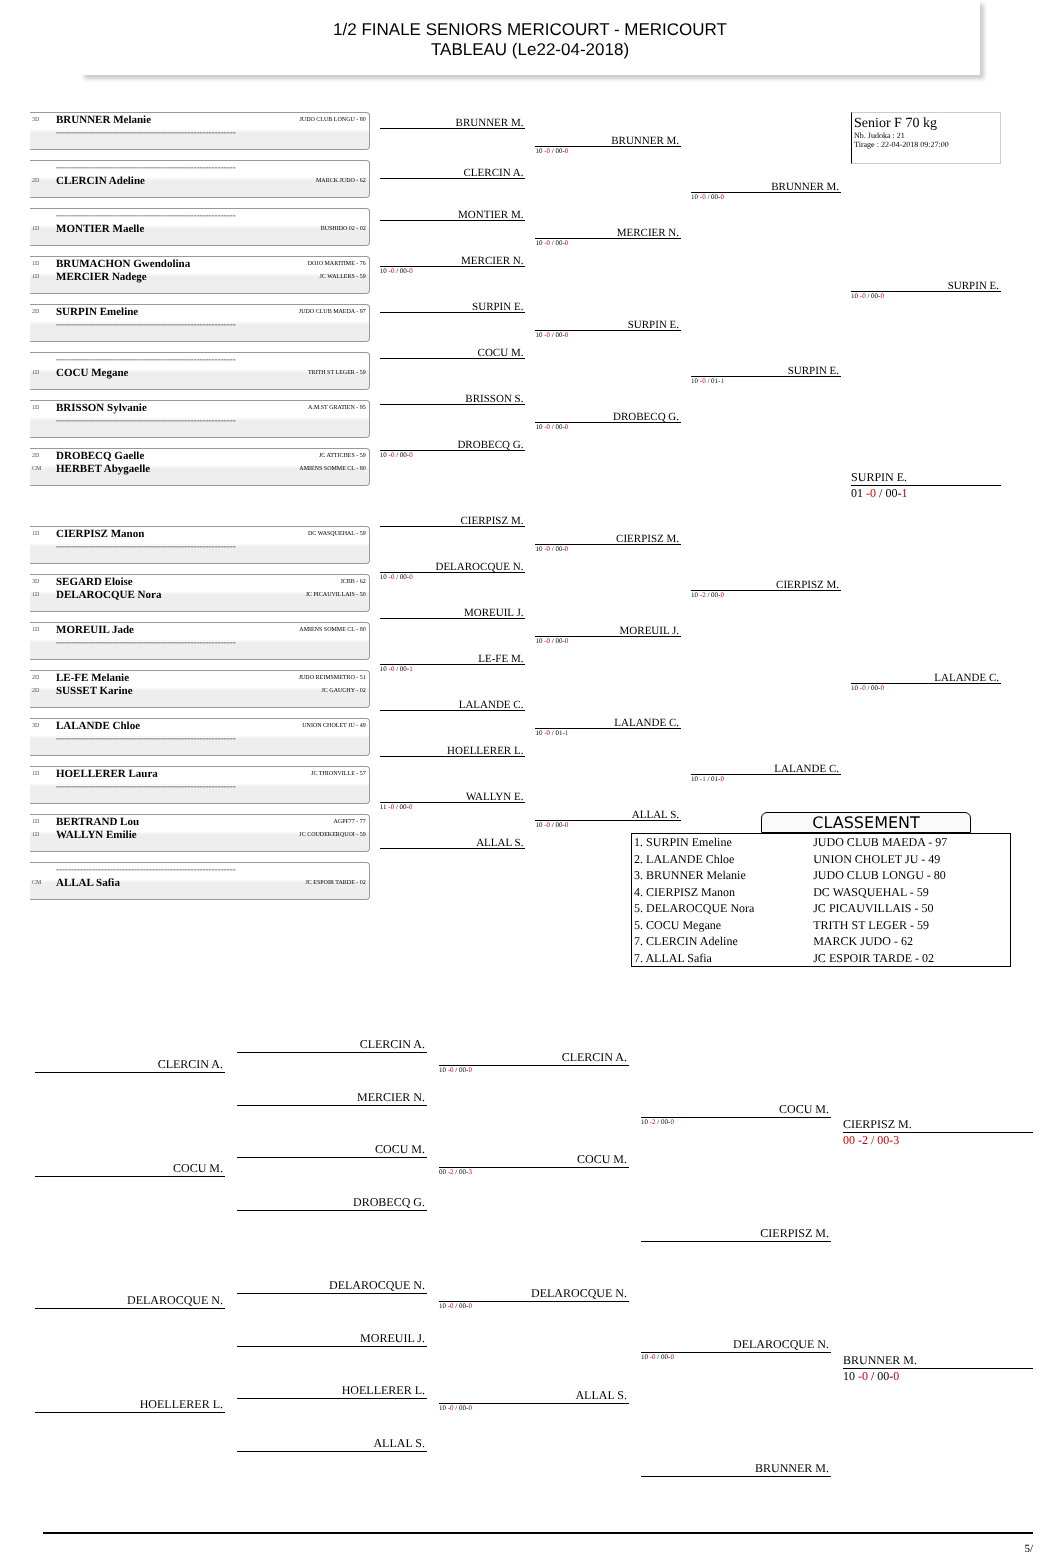1/2 FINALE SENIORS MERICOURT - MERICOURT
TABLEAU (Le22-04-2018)
3D BRUNNER Melanie JUDO CLUB LONGU - 80
------------------------------------------------------------
------------------------------------------------------------
2D CLERCIN Adeline MARCK JUDO - 62
------------------------------------------------------------
1D MONTIER Maelle BUSHIDO 02 - 02
1D BRUMACHON Gwendolina DOJO MARITIME - 76
1D MERCIER Nadege JC WALLERS - 59
2D SURPIN Emeline JUDO CLUB MAEDA - 97
------------------------------------------------------------
------------------------------------------------------------
1D COCU Megane TRITH ST LEGER - 59
1D BRISSON Sylvanie A.M.ST GRATIEN - 95
------------------------------------------------------------
2D DROBECQ Gaelle JC ATTICHES - 59
CM HERBET Abygaelle AMIENS SOMME CL - 80
1D CIERPISZ Manon DC WASQUEHAL - 59
------------------------------------------------------------
3D SEGARD Eloise JCBB - 62
1D DELAROCQUE Nora JC PICAUVILLAIS - 50
1D MOREUIL Jade AMIENS SOMME CL - 80
------------------------------------------------------------
2D LE-FE Melanie JUDO REIMSMETRO - 51
2D SUSSET Karine JC GAUCHY - 02
3D LALANDE Chloe UNION CHOLET JU - 49
------------------------------------------------------------
1D HOELLERER Laura JC THIONVILLE - 57
------------------------------------------------------------
1D BERTRAND Lou AGPF77 - 77
1D WALLYN Emilie JC COUDEKERQUOI - 59
------------------------------------------------------------
CM ALLAL Safia JC ESPOIR TARDE - 02
BRUNNER M.
CLERCIN A.
MONTIER M.
MERCIER N.
10 -0 / 00-0
SURPIN E.
COCU M.
BRISSON S.
DROBECQ G.
10 -0 / 00-0
CIERPISZ M.
DELAROCQUE N.
10 -0 / 00-0
MOREUIL J.
LE-FE M.
10 -0 / 00-1
LALANDE C.
HOELLERER L.
WALLYN E.
11 -0 / 00-0
ALLAL S.
BRUNNER M.
10 -0 / 00-0
MERCIER N.
10 -0 / 00-0
SURPIN E.
10 -0 / 00-0
DROBECQ G.
10 -0 / 00-0
CIERPISZ M.
10 -0 / 00-0
MOREUIL J.
10 -0 / 00-0
LALANDE C.
10 -0 / 01-1
ALLAL S.
10 -0 / 00-0
BRUNNER M.
10 -0 / 00-0
SURPIN E.
10 -0 / 01-1
CIERPISZ M.
10 -2 / 00-0
LALANDE C.
10 -1 / 01-0
Senior F 70 kg
Nb. Judoka : 21
Tirage : 22-04-2018 09:27:00
SURPIN E.
10 -0 / 00-0
SURPIN E.
01 -0 / 00-1
LALANDE C.
10 -0 / 00-0
CLASSEMENT
| 1. SURPIN Emeline | JUDO CLUB MAEDA - 97 |
| 2. LALANDE Chloe | UNION CHOLET JU - 49 |
| 3. BRUNNER Melanie | JUDO CLUB LONGU - 80 |
| 4. CIERPISZ Manon | DC WASQUEHAL - 59 |
| 5. DELAROCQUE Nora | JC PICAUVILLAIS - 50 |
| 5. COCU Megane | TRITH ST LEGER - 59 |
| 7. CLERCIN Adeline | MARCK JUDO - 62 |
| 7. ALLAL Safia | JC ESPOIR TARDE - 02 |
CLERCIN A.
COCU M.
DELAROCQUE N.
HOELLERER L.
CLERCIN A.
MERCIER N.
COCU M.
DROBECQ G.
DELAROCQUE N.
MOREUIL J.
HOELLERER L.
ALLAL S.
CLERCIN A.
10 -0 / 00-0
COCU M.
00 -2 / 00-3
DELAROCQUE N.
10 -0 / 00-0
ALLAL S.
10 -0 / 00-0
COCU M.
10 -2 / 00-0
CIERPISZ M.
DELAROCQUE N.
10 -0 / 00-0
BRUNNER M.
CIERPISZ M.
00 -2 / 00-3
BRUNNER M.
10 -0 / 00-0
5/